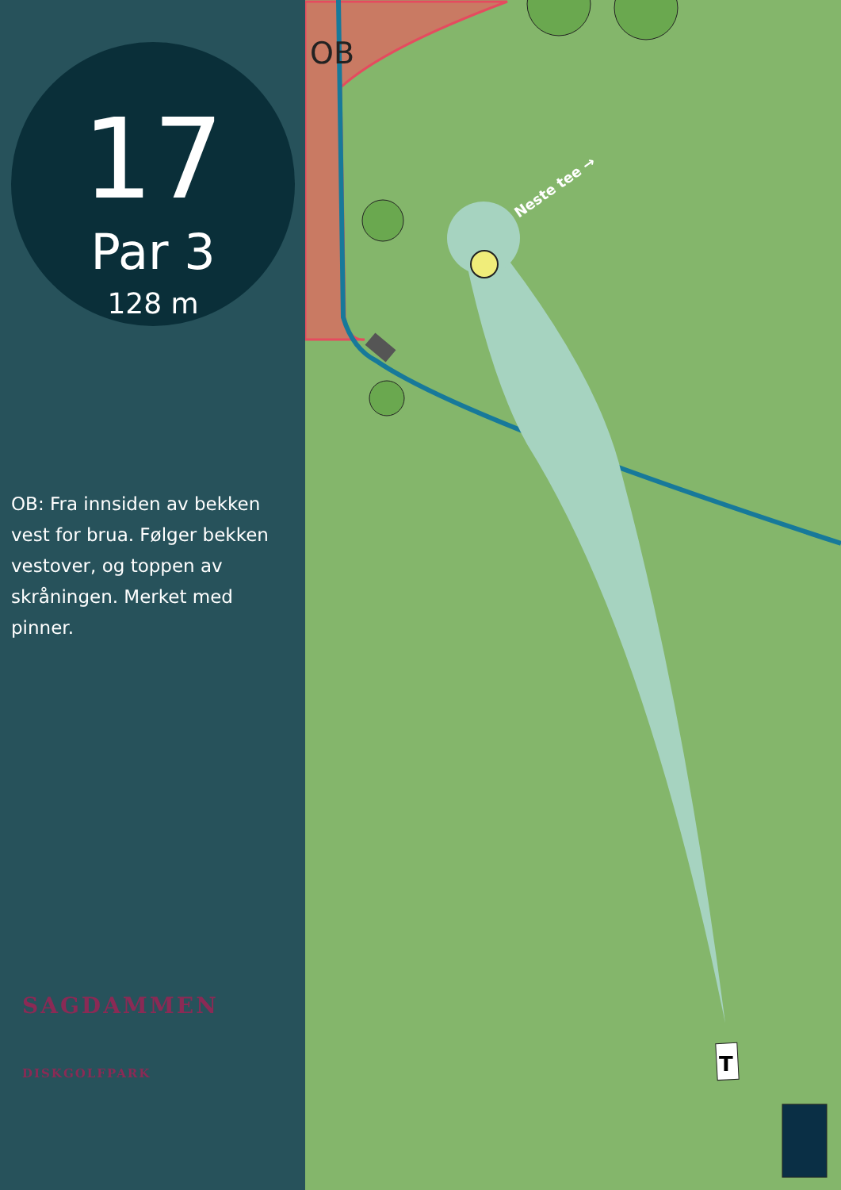17
Par 3
128 m
OB: Fra innsiden av bekken vest for brua. Følger bekken vestover, og toppen av skråningen. Merket med pinner.
SAGDAMMEN
DISKGOLFPARK
T
OB
Neste tee →